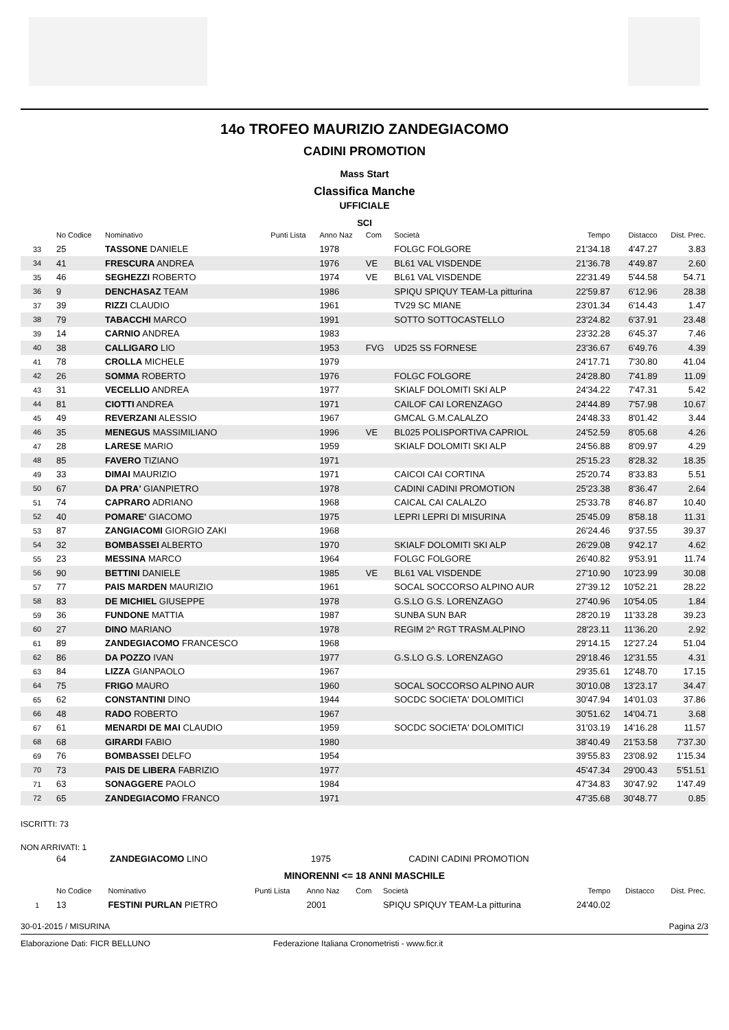14o TROFEO MAURIZIO ZANDEGIACOMO
CADINI PROMOTION
Mass Start
Classifica Manche
UFFICIALE
SCI
| | No Codice | Nominativo | Punti Lista | Anno Naz | Com | Società | Tempo | Distacco | Dist. Prec. |
| --- | --- | --- | --- | --- | --- | --- | --- | --- | --- |
| 33 | 25 | TASSONE DANIELE | | 1978 | | FOLGC FOLGORE | 21'34.18 | 4'47.27 | 3.83 |
| 34 | 41 | FRESCURA ANDREA | | 1976 | VE | BL61 VAL VISDENDE | 21'36.78 | 4'49.87 | 2.60 |
| 35 | 46 | SEGHEZZI ROBERTO | | 1974 | VE | BL61 VAL VISDENDE | 22'31.49 | 5'44.58 | 54.71 |
| 36 | 9 | DENCHASAZ TEAM | | 1986 | | SPIQU SPIQUY TEAM-La pitturina | 22'59.87 | 6'12.96 | 28.38 |
| 37 | 39 | RIZZI CLAUDIO | | 1961 | | TV29 SC MIANE | 23'01.34 | 6'14.43 | 1.47 |
| 38 | 79 | TABACCHI MARCO | | 1991 | | SOTTO SOTTOCASTELLO | 23'24.82 | 6'37.91 | 23.48 |
| 39 | 14 | CARNIO ANDREA | | 1983 | | | 23'32.28 | 6'45.37 | 7.46 |
| 40 | 38 | CALLIGARO LIO | | 1953 | FVG | UD25 SS FORNESE | 23'36.67 | 6'49.76 | 4.39 |
| 41 | 78 | CROLLA MICHELE | | 1979 | | | 24'17.71 | 7'30.80 | 41.04 |
| 42 | 26 | SOMMA ROBERTO | | 1976 | | FOLGC FOLGORE | 24'28.80 | 7'41.89 | 11.09 |
| 43 | 31 | VECELLIO ANDREA | | 1977 | | SKIALF DOLOMITI SKI ALP | 24'34.22 | 7'47.31 | 5.42 |
| 44 | 81 | CIOTTI ANDREA | | 1971 | | CAILOF CAI LORENZAGO | 24'44.89 | 7'57.98 | 10.67 |
| 45 | 49 | REVERZANI ALESSIO | | 1967 | | GMCAL G.M.CALALZO | 24'48.33 | 8'01.42 | 3.44 |
| 46 | 35 | MENEGUS MASSIMILIANO | | 1996 | VE | BL025 POLISPORTIVA CAPRIOL | 24'52.59 | 8'05.68 | 4.26 |
| 47 | 28 | LARESE MARIO | | 1959 | | SKIALF DOLOMITI SKI ALP | 24'56.88 | 8'09.97 | 4.29 |
| 48 | 85 | FAVERO TIZIANO | | 1971 | | | 25'15.23 | 8'28.32 | 18.35 |
| 49 | 33 | DIMAI MAURIZIO | | 1971 | | CAICOI CAI CORTINA | 25'20.74 | 8'33.83 | 5.51 |
| 50 | 67 | DA PRA' GIANPIETRO | | 1978 | | CADINI CADINI PROMOTION | 25'23.38 | 8'36.47 | 2.64 |
| 51 | 74 | CAPRARO ADRIANO | | 1968 | | CAICAL CAI CALALZO | 25'33.78 | 8'46.87 | 10.40 |
| 52 | 40 | POMARE' GIACOMO | | 1975 | | LEPRI LEPRI DI MISURINA | 25'45.09 | 8'58.18 | 11.31 |
| 53 | 87 | ZANGIACOMI GIORGIO ZAKI | | 1968 | | | 26'24.46 | 9'37.55 | 39.37 |
| 54 | 32 | BOMBASSEI ALBERTO | | 1970 | | SKIALF DOLOMITI SKI ALP | 26'29.08 | 9'42.17 | 4.62 |
| 55 | 23 | MESSINA MARCO | | 1964 | | FOLGC FOLGORE | 26'40.82 | 9'53.91 | 11.74 |
| 56 | 90 | BETTINI DANIELE | | 1985 | VE | BL61 VAL VISDENDE | 27'10.90 | 10'23.99 | 30.08 |
| 57 | 77 | PAIS MARDEN MAURIZIO | | 1961 | | SOCAL SOCCORSO ALPINO AUR | 27'39.12 | 10'52.21 | 28.22 |
| 58 | 83 | DE MICHIEL GIUSEPPE | | 1978 | | G.S.LO G.S. LORENZAGO | 27'40.96 | 10'54.05 | 1.84 |
| 59 | 36 | FUNDONE MATTIA | | 1987 | | SUNBA SUN BAR | 28'20.19 | 11'33.28 | 39.23 |
| 60 | 27 | DINO MARIANO | | 1978 | | REGIM 2^ RGT TRASM.ALPINO | 28'23.11 | 11'36.20 | 2.92 |
| 61 | 89 | ZANDEGIACOMO FRANCESCO | | 1968 | | | 29'14.15 | 12'27.24 | 51.04 |
| 62 | 86 | DA POZZO IVAN | | 1977 | | G.S.LO G.S. LORENZAGO | 29'18.46 | 12'31.55 | 4.31 |
| 63 | 84 | LIZZA GIANPAOLO | | 1967 | | | 29'35.61 | 12'48.70 | 17.15 |
| 64 | 75 | FRIGO MAURO | | 1960 | | SOCAL SOCCORSO ALPINO AUR | 30'10.08 | 13'23.17 | 34.47 |
| 65 | 62 | CONSTANTINI DINO | | 1944 | | SOCDC SOCIETA' DOLOMITICI | 30'47.94 | 14'01.03 | 37.86 |
| 66 | 48 | RADO ROBERTO | | 1967 | | | 30'51.62 | 14'04.71 | 3.68 |
| 67 | 61 | MENARDI DE MAI CLAUDIO | | 1959 | | SOCDC SOCIETA' DOLOMITICI | 31'03.19 | 14'16.28 | 11.57 |
| 68 | 68 | GIRARDI FABIO | | 1980 | | | 38'40.49 | 21'53.58 | 7'37.30 |
| 69 | 76 | BOMBASSEI DELFO | | 1954 | | | 39'55.83 | 23'08.92 | 1'15.34 |
| 70 | 73 | PAIS DE LIBERA FABRIZIO | | 1977 | | | 45'47.34 | 29'00.43 | 5'51.51 |
| 71 | 63 | SONAGGERE PAOLO | | 1984 | | | 47'34.83 | 30'47.92 | 1'47.49 |
| 72 | 65 | ZANDEGIACOMO FRANCO | | 1971 | | | 47'35.68 | 30'48.77 | 0.85 |
ISCRITTI: 73
NON ARRIVATI: 1
| | 64 | ZANDEGIACOMO LINO | 1975 | | CADINI CADINI PROMOTION |
MINORENNI <= 18 ANNI MASCHILE
| | No Codice | Nominativo | Punti Lista | Anno Naz | Com | Società | Tempo | Distacco | Dist. Prec. |
| --- | --- | --- | --- | --- | --- | --- | --- | --- | --- |
| 1 | 13 | FESTINI PURLAN PIETRO | | 2001 | | SPIQU SPIQUY TEAM-La pitturina | 24'40.02 | | |
30-01-2015 / MISURINA Pagina 2/3
Elaborazione Dati: FICR BELLUNO Federazione Italiana Cronometristi - www.ficr.it